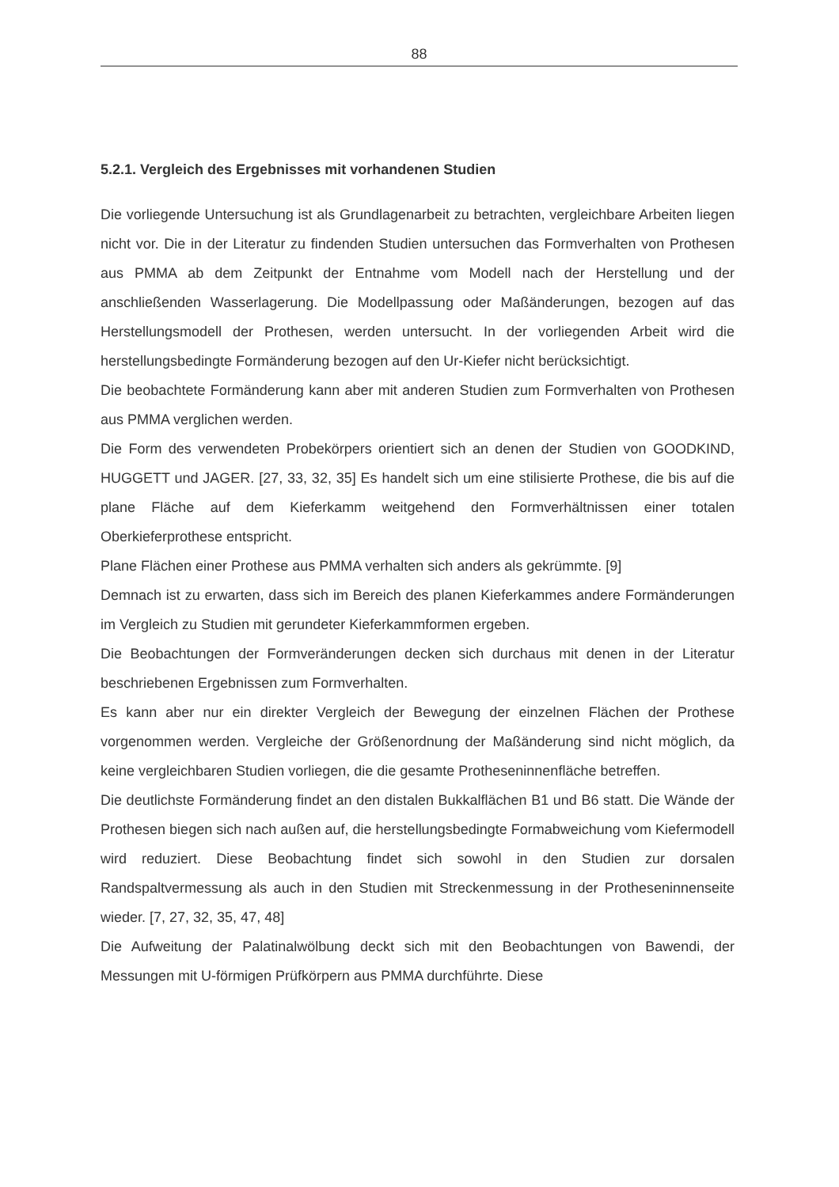88
5.2.1. Vergleich des Ergebnisses mit vorhandenen Studien
Die vorliegende Untersuchung ist als Grundlagenarbeit zu betrachten, vergleichbare Arbeiten liegen nicht vor. Die in der Literatur zu findenden Studien untersuchen das Formverhalten von Prothesen aus PMMA ab dem Zeitpunkt der Entnahme vom Modell nach der Herstellung und der anschließenden Wasserlagerung. Die Modellpassung oder Maßänderungen, bezogen auf das Herstellungsmodell der Prothesen, werden untersucht. In der vorliegenden Arbeit wird die herstellungsbedingte Formänderung bezogen auf den Ur-Kiefer nicht berücksichtigt.
Die beobachtete Formänderung kann aber mit anderen Studien zum Formverhalten von Prothesen aus PMMA verglichen werden.
Die Form des verwendeten Probekörpers orientiert sich an denen der Studien von GOODKIND, HUGGETT und JAGER. [27, 33, 32, 35] Es handelt sich um eine stilisierte Prothese, die bis auf die plane Fläche auf dem Kieferkamm weitgehend den Formverhältnissen einer totalen Oberkieferprothese entspricht.
Plane Flächen einer Prothese aus PMMA verhalten sich anders als gekrümmte. [9]
Demnach ist zu erwarten, dass sich im Bereich des planen Kieferkammes andere Formänderungen im Vergleich zu Studien mit gerundeter Kieferkammformen ergeben.
Die Beobachtungen der Formveränderungen decken sich durchaus mit denen in der Literatur beschriebenen Ergebnissen zum Formverhalten.
Es kann aber nur ein direkter Vergleich der Bewegung der einzelnen Flächen der Prothese vorgenommen werden. Vergleiche der Größenordnung der Maßänderung sind nicht möglich, da keine vergleichbaren Studien vorliegen, die die gesamte Protheseninnenfläche betreffen.
Die deutlichste Formänderung findet an den distalen Bukkalflächen B1 und B6 statt. Die Wände der Prothesen biegen sich nach außen auf, die herstellungsbedingte Formabweichung vom Kiefermodell wird reduziert. Diese Beobachtung findet sich sowohl in den Studien zur dorsalen Randspaltvermessung als auch in den Studien mit Streckenmessung in der Protheseninnenseite wieder. [7, 27, 32, 35, 47, 48]
Die Aufweitung der Palatinalwölbung deckt sich mit den Beobachtungen von Bawendi, der Messungen mit U-förmigen Prüfkörpern aus PMMA durchführte. Diese